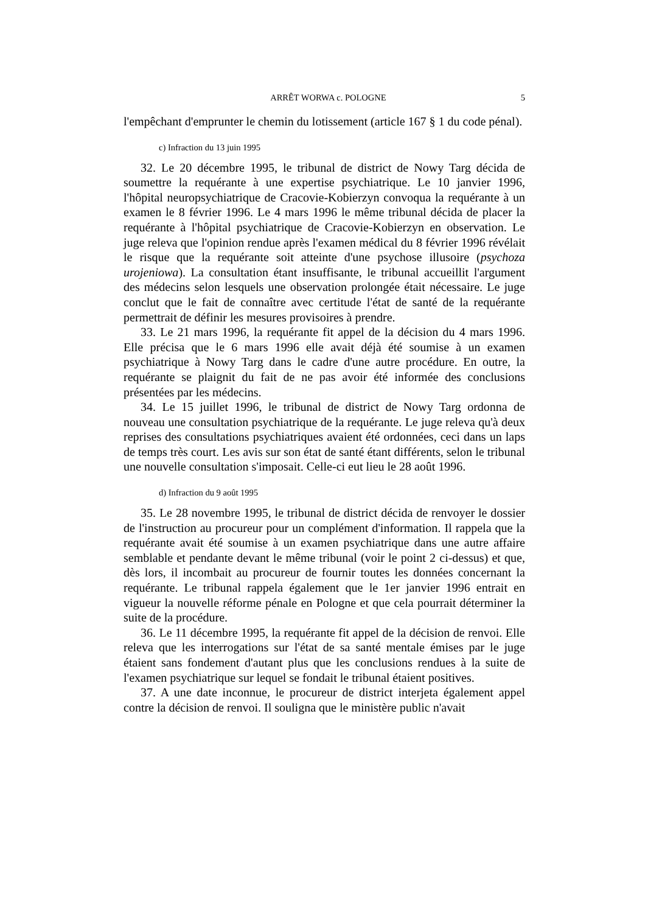ARRÊT WORWA c. POLOGNE 5
l'empêchant d'emprunter le chemin du lotissement (article 167 § 1 du code pénal).
c) Infraction du 13 juin 1995
32. Le 20 décembre 1995, le tribunal de district de Nowy Targ décida de soumettre la requérante à une expertise psychiatrique. Le 10 janvier 1996, l'hôpital neuropsychiatrique de Cracovie-Kobierzyn convoqua la requérante à un examen le 8 février 1996. Le 4 mars 1996 le même tribunal décida de placer la requérante à l'hôpital psychiatrique de Cracovie-Kobierzyn en observation. Le juge releva que l'opinion rendue après l'examen médical du 8 février 1996 révélait le risque que la requérante soit atteinte d'une psychose illusoire (psychoza urojeniowa). La consultation étant insuffisante, le tribunal accueillit l'argument des médecins selon lesquels une observation prolongée était nécessaire. Le juge conclut que le fait de connaître avec certitude l'état de santé de la requérante permettrait de définir les mesures provisoires à prendre.
33. Le 21 mars 1996, la requérante fit appel de la décision du 4 mars 1996. Elle précisa que le 6 mars 1996 elle avait déjà été soumise à un examen psychiatrique à Nowy Targ dans le cadre d'une autre procédure. En outre, la requérante se plaignit du fait de ne pas avoir été informée des conclusions présentées par les médecins.
34. Le 15 juillet 1996, le tribunal de district de Nowy Targ ordonna de nouveau une consultation psychiatrique de la requérante. Le juge releva qu'à deux reprises des consultations psychiatriques avaient été ordonnées, ceci dans un laps de temps très court. Les avis sur son état de santé étant différents, selon le tribunal une nouvelle consultation s'imposait. Celle-ci eut lieu le 28 août 1996.
d) Infraction du 9 août 1995
35. Le 28 novembre 1995, le tribunal de district décida de renvoyer le dossier de l'instruction au procureur pour un complément d'information. Il rappela que la requérante avait été soumise à un examen psychiatrique dans une autre affaire semblable et pendante devant le même tribunal (voir le point 2 ci-dessus) et que, dès lors, il incombait au procureur de fournir toutes les données concernant la requérante. Le tribunal rappela également que le 1er janvier 1996 entrait en vigueur la nouvelle réforme pénale en Pologne et que cela pourrait déterminer la suite de la procédure.
36. Le 11 décembre 1995, la requérante fit appel de la décision de renvoi. Elle releva que les interrogations sur l'état de sa santé mentale émises par le juge étaient sans fondement d'autant plus que les conclusions rendues à la suite de l'examen psychiatrique sur lequel se fondait le tribunal étaient positives.
37. A une date inconnue, le procureur de district interjeta également appel contre la décision de renvoi. Il souligna que le ministère public n'avait